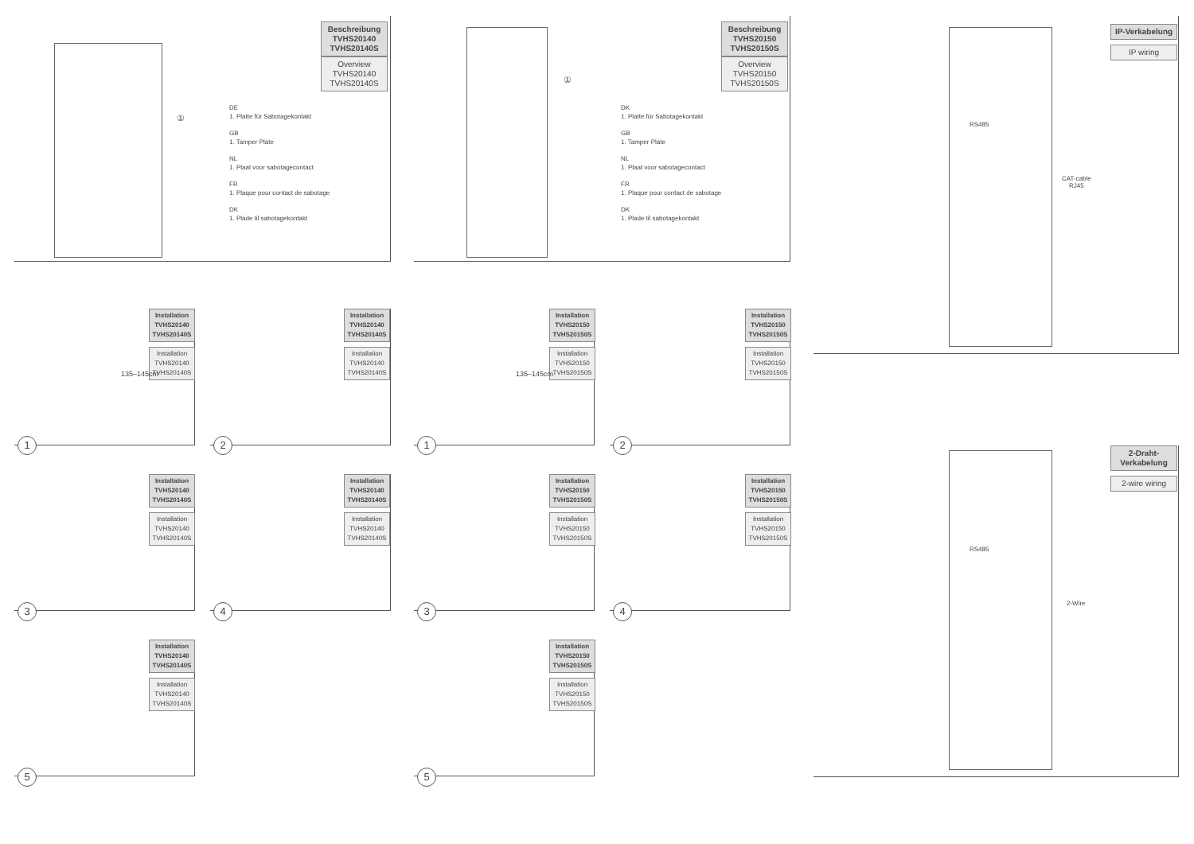①
Beschreibung
TVHS20140
TVHS20140S
Overview
TVHS20140
TVHS20140S
DE
1. Platte für Sabotagekontakt
GB
1. Tamper Plate
NL
1. Plaat voor sabotagecontact
FR
1. Plaque pour contact de sabotage
DK
1. Plade til sabotagekontakt
①
Beschreibung
TVHS20150
TVHS20150S
Overview
TVHS20150
TVHS20150S
DK
1. Platte für Sabotagekontakt
GB
1. Tamper Plate
NL
1. Plaat voor sabotagecontact
FR
1. Plaque pour contact de sabotage
DK
1. Plade til sabotagekontakt
RS485
CAT-cable
RJ45
IP-Verkabelung
IP wiring
RS485
2-Wire
2-Draht-
Verkabelung
2-wire wiring
1
Installation
TVHS20140
TVHS20140S
Installation
TVHS20140
TVHS20140S
135–145cm
2
Installation
TVHS20140
TVHS20140S
Installation
TVHS20140
TVHS20140S
1
Installation
TVHS20150
TVHS20150S
Installation
TVHS20150
TVHS20150S
135–145cm
2
Installation
TVHS20150
TVHS20150S
Installation
TVHS20150
TVHS20150S
3
Installation
TVHS20140
TVHS20140S
Installation
TVHS20140
TVHS20140S
4
Installation
TVHS20140
TVHS20140S
Installation
TVHS20140
TVHS20140S
3
Installation
TVHS20150
TVHS20150S
Installation
TVHS20150
TVHS20150S
4
Installation
TVHS20150
TVHS20150S
Installation
TVHS20150
TVHS20150S
5
Installation
TVHS20140
TVHS20140S
Installation
TVHS20140
TVHS20140S
5
Installation
TVHS20150
TVHS20150S
Installation
TVHS20150
TVHS20150S